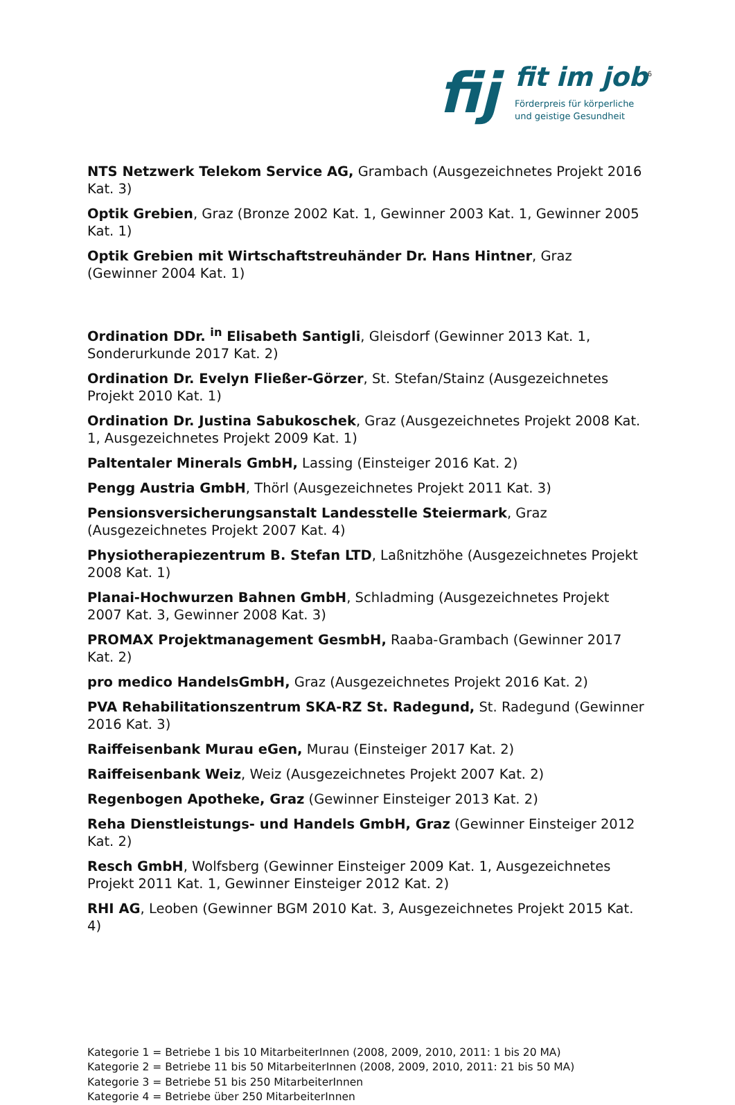fij
fit im job<sup>6</sup>
Förderpreis für körperliche
und geistige Gesundheit
NTS Netzwerk Telekom Service AG, Grambach (Ausgezeichnetes Projekt 2016 Kat. 3)
Optik Grebien, Graz (Bronze 2002 Kat. 1, Gewinner 2003 Kat. 1, Gewinner 2005 Kat. 1)
Optik Grebien mit Wirtschaftstreuhänder Dr. Hans Hintner, Graz (Gewinner 2004 Kat. 1)
Ordination DDr. <sup>in</sup> Elisabeth Santigli, Gleisdorf (Gewinner 2013 Kat. 1, Sonderurkunde 2017 Kat. 2)
Ordination Dr. Evelyn Fließer-Görzer, St. Stefan/Stainz (Ausgezeichnetes Projekt 2010 Kat. 1)
Ordination Dr. Justina Sabukoschek, Graz (Ausgezeichnetes Projekt 2008 Kat. 1, Ausgezeichnetes Projekt 2009 Kat. 1)
Paltentaler Minerals GmbH, Lassing (Einsteiger 2016 Kat. 2)
Pengg Austria GmbH, Thörl (Ausgezeichnetes Projekt 2011 Kat. 3)
Pensionsversicherungsanstalt Landesstelle Steiermark, Graz (Ausgezeichnetes Projekt 2007 Kat. 4)
Physiotherapiezentrum B. Stefan LTD, Laßnitzhöhe (Ausgezeichnetes Projekt 2008 Kat. 1)
Planai-Hochwurzen Bahnen GmbH, Schladming (Ausgezeichnetes Projekt 2007 Kat. 3, Gewinner 2008 Kat. 3)
PROMAX Projektmanagement GesmbH, Raaba-Grambach (Gewinner 2017 Kat. 2)
pro medico HandelsGmbH, Graz (Ausgezeichnetes Projekt 2016 Kat. 2)
PVA Rehabilitationszentrum SKA-RZ St. Radegund, St. Radegund (Gewinner 2016 Kat. 3)
Raiffeisenbank Murau eGen, Murau (Einsteiger 2017 Kat. 2)
Raiffeisenbank Weiz, Weiz (Ausgezeichnetes Projekt 2007 Kat. 2)
Regenbogen Apotheke, Graz (Gewinner Einsteiger 2013 Kat. 2)
Reha Dienstleistungs- und Handels GmbH, Graz (Gewinner Einsteiger 2012 Kat. 2)
Resch GmbH, Wolfsberg (Gewinner Einsteiger 2009 Kat. 1, Ausgezeichnetes Projekt 2011 Kat. 1, Gewinner Einsteiger 2012 Kat. 2)
RHI AG, Leoben (Gewinner BGM 2010 Kat. 3, Ausgezeichnetes Projekt 2015 Kat. 4)
Kategorie 1 = Betriebe 1 bis 10 MitarbeiterInnen (2008, 2009, 2010, 2011: 1 bis 20 MA)
Kategorie 2 = Betriebe 11 bis 50 MitarbeiterInnen (2008, 2009, 2010, 2011: 21 bis 50 MA)
Kategorie 3 = Betriebe 51 bis 250 MitarbeiterInnen
Kategorie 4 = Betriebe über 250 MitarbeiterInnen